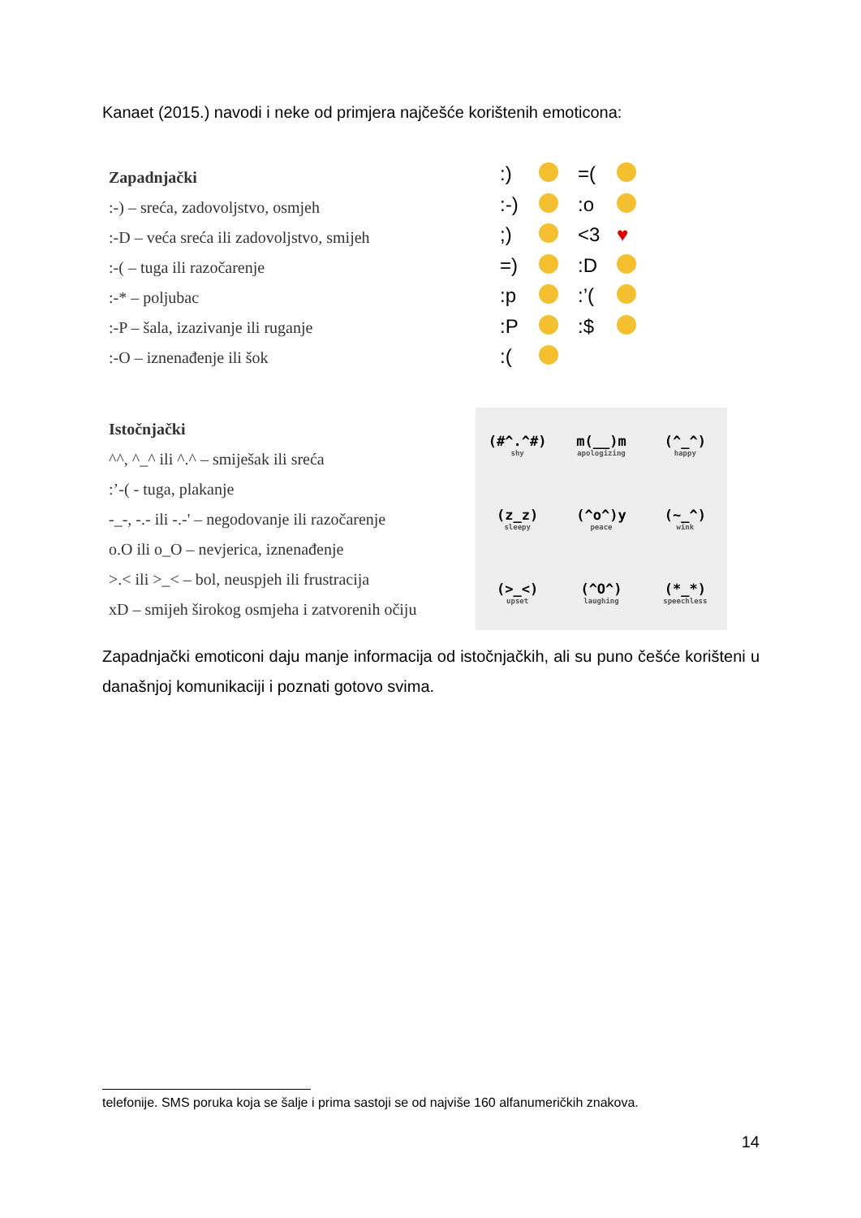Kanaet (2015.) navodi i neke od primjera najčešće korištenih emoticona:
Zapadnjački
:-) – sreća, zadovoljstvo, osmjeh
:-D – veća sreća ili zadovoljstvo, smijeh
:-( – tuga ili razočarenje
:-* – poljubac
:-P – šala, izazivanje ili ruganje
:-O – iznenađenje ili šok
:) =( :-) :o ;) <3 ♥ =) :D :p :’( :P :$ :(
Istočnjački
^^, ^_^ ili ^.^ – smiješak ili sreća
:’-( - tuga, plakanje
-_-, -.- ili -.-' – negodovanje ili razočarenje
o.O ili o_O – nevjerica, iznenađenje
>.< ili >_< – bol, neuspjeh ili frustracija
xD – smijeh širokog osmjeha i zatvorenih očiju
(#^.^#)
shy
m(__)m
apologizing
(^_^)
happy
(z_z)
sleepy
(^o^)y
peace
(~_^)
wink
(>_<)
upset
(^O^)
laughing
(*_*)
speechless
Zapadnjački emoticoni daju manje informacija od istočnjačkih, ali su puno češće korišteni u današnjoj komunikaciji i poznati gotovo svima.
telefonije. SMS poruka koja se šalje i prima sastoji se od najviše 160 alfanumeričkih znakova.
14